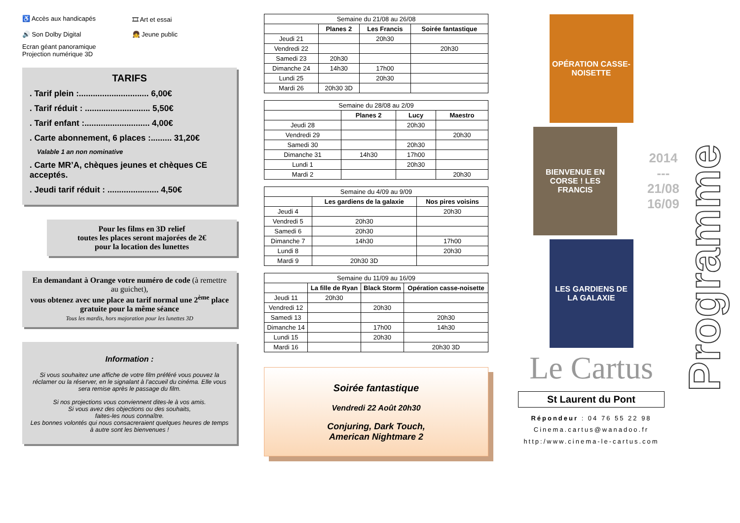♿ Accès aux handicapés
🎞 Art et essai
🔊 Son Dolby Digital
👧 Jeune public
Ecran géant panoramique
Projection numérique 3D
TARIFS
. Tarif plein :.............................. 6,00€
. Tarif réduit : ............................ 5,50€
. Tarif enfant :............................ 4,00€
. Carte abonnement, 6 places :......... 31,20€
Valable 1 an non nominative
. Carte MR’A, chèques jeunes et chèques CE acceptés.
. Jeudi tarif réduit : ...................... 4,50€
Pour les films en 3D relief
toutes les places seront majorées de 2€
pour la location des lunettes
En demandant à Orange votre numéro de code (à remettre au guichet),
vous obtenez avec une place au tarif normal une 2<sup>ème</sup> place gratuite pour la même séance
Tous les mardis, hors majoration pour les lunettes 3D
Information :
Si vous souhaitez une affiche de votre film préféré vous pouvez la réclamer ou la réserver, en le signalant à l’accueil du cinéma. Elle vous sera remise après le passage du film.
Si nos projections vous conviennent dites-le à vos amis.
Si vous avez des objections ou des souhaits,
faites-les nous connaître.
Les bonnes volontés qui nous consacreraient quelques heures de temps à autre sont les bienvenues !
| Semaine du 21/08 au 26/08 | | | |
| | Planes 2 | Les Francis | Soirée fantastique |
| Jeudi 21 | | 20h30 | |
| Vendredi 22 | | | 20h30 |
| Samedi 23 | 20h30 | | |
| Dimanche 24 | 14h30 | 17h00 | |
| Lundi 25 | | 20h30 | |
| Mardi 26 | 20h30 3D | | |
| Semaine du 28/08 au 2/09 | | | |
| | Planes 2 | Lucy | Maestro |
| Jeudi 28 | | 20h30 | |
| Vendredi 29 | | | 20h30 |
| Samedi 30 | | 20h30 | |
| Dimanche 31 | 14h30 | 17h00 | |
| Lundi 1 | | 20h30 | |
| Mardi 2 | | | 20h30 |
| Semaine du 4/09 au 9/09 | | |
| | Les gardiens de la galaxie | Nos pires voisins |
| Jeudi 4 | | 20h30 |
| Vendredi 5 | 20h30 | |
| Samedi 6 | 20h30 | |
| Dimanche 7 | 14h30 | 17h00 |
| Lundi 8 | | 20h30 |
| Mardi 9 | 20h30 3D | |
| Semaine du 11/09 au 16/09 | | | |
| | La fille de Ryan | Black Storm | Opération casse-noisette |
| Jeudi 11 | 20h30 | | |
| Vendredi 12 | | 20h30 | |
| Samedi 13 | | | 20h30 |
| Dimanche 14 | | 17h00 | 14h30 |
| Lundi 15 | | 20h30 | |
| Mardi 16 | | | 20h30 3D |
Soirée fantastique
Vendredi 22 Août 20h30
Conjuring, Dark Touch,
American Nightmare 2
OPÉRATION CASSE-NOISETTE
BIENVENUE EN CORSE ! LES FRANCIS
2014
---
21/08
16/09
LES GARDIENS DE LA GALAXIE
Le Cartus
St Laurent du Pont
Répondeur : 04 76 55 22 98
Cinema.cartus@wanadoo.fr
http:/www.cinema-le-cartus.com
Programme